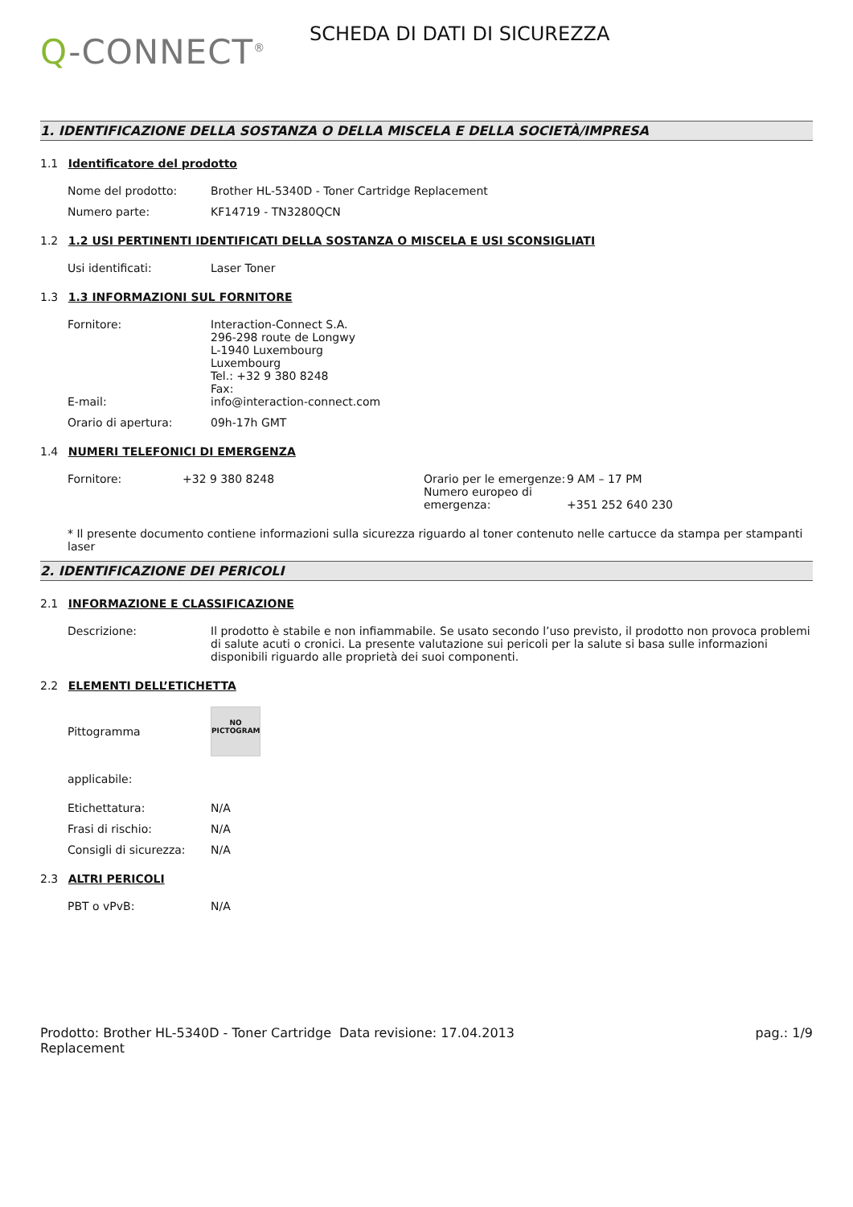Q-CONNECT<sup>®</sup>
SCHEDA DI DATI DI SICUREZZA
1. IDENTIFICAZIONE DELLA SOSTANZA O DELLA MISCELA E DELLA SOCIETÀ/IMPRESA
1.1 Identificatore del prodotto
Nome del prodotto: Brother HL-5340D - Toner Cartridge Replacement
Numero parte: KF14719 - TN3280QCN
1.2 1.2 USI PERTINENTI IDENTIFICATI DELLA SOSTANZA O MISCELA E USI SCONSIGLIATI
Usi identificati: Laser Toner
1.3 1.3 INFORMAZIONI SUL FORNITORE
Fornitore:
E-mail:
Interaction-Connect S.A.
296-298 route de Longwy
L-1940 Luxembourg
Luxembourg
Tel.: +32 9 380 8248
Fax:
info@interaction-connect.com
Orario di apertura: 09h-17h GMT
1.4 NUMERI TELEFONICI DI EMERGENZA
Fornitore: +32 9 380 8248 Orario per le emergenze:
Numero europeo di emergenza:
9 AM – 17 PM
+351 252 640 230
* Il presente documento contiene informazioni sulla sicurezza riguardo al toner contenuto nelle cartucce da stampa per stampanti laser
2. IDENTIFICAZIONE DEI PERICOLI
2.1 INFORMAZIONE E CLASSIFICAZIONE
Descrizione: Il prodotto è stabile e non infiammabile. Se usato secondo l’uso previsto, il prodotto non provoca problemi di salute acuti o cronici. La presente valutazione sui pericoli per la salute si basa sulle informazioni disponibili riguardo alle proprietà dei suoi componenti.
2.2 ELEMENTI DELL’ETICHETTA
Pittogramma
NO
PICTOGRAM
applicabile:
Etichettatura: N/A
Frasi di rischio: N/A
Consigli di sicurezza:
N/A
2.3 ALTRI PERICOLI
PBT o vPvB: N/A
Prodotto: Brother HL-5340D - Toner Cartridge Replacement
Data revisione: 17.04.2013 pag.: 1/9